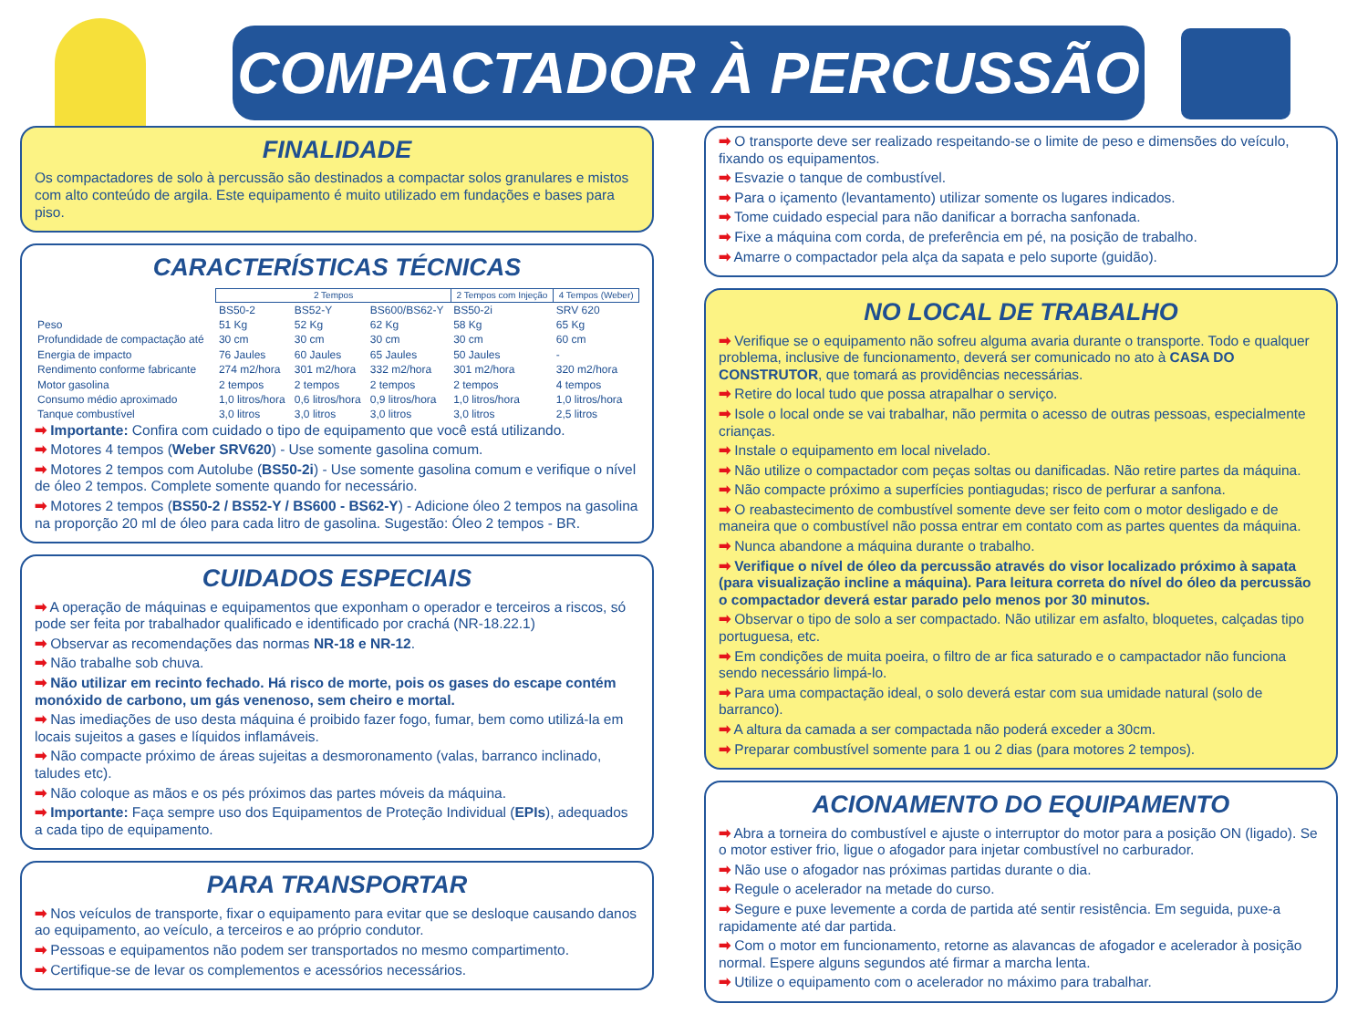COMPACTADOR À PERCUSSÃO
FINALIDADE
Os compactadores de solo à percussão são destinados a compactar solos granulares e mistos com alto conteúdo de argila. Este equipamento é muito utilizado em fundações e bases para piso.
CARACTERÍSTICAS TÉCNICAS
| | 2 Tempos | | | 2 Tempos com Injeção | 4 Tempos (Weber) |
| --- | --- | --- | --- | --- | --- |
| | BS50-2 | BS52-Y | BS600/BS62-Y | BS50-2i | SRV 620 |
| Peso | 51 Kg | 52 Kg | 62 Kg | 58 Kg | 65 Kg |
| Profundidade de compactação até | 30 cm | 30 cm | 30 cm | 30 cm | 60 cm |
| Energia de impacto | 76 Jaules | 60 Jaules | 65 Jaules | 50 Jaules | - |
| Rendimento conforme fabricante | 274 m2/hora | 301 m2/hora | 332 m2/hora | 301 m2/hora | 320 m2/hora |
| Motor gasolina | 2 tempos | 2 tempos | 2 tempos | 2 tempos | 4 tempos |
| Consumo médio aproximado | 1,0 litros/hora | 0,6 litros/hora | 0,9 litros/hora | 1,0 litros/hora | 1,0 litros/hora |
| Tanque combustível | 3,0 litros | 3,0 litros | 3,0 litros | 3,0 litros | 2,5 litros |
➡ Importante: Confira com cuidado o tipo de equipamento que você está utilizando.
➡ Motores 4 tempos (Weber SRV620) - Use somente gasolina comum.
➡ Motores 2 tempos com Autolube (BS50-2i) - Use somente gasolina comum e verifique o nível de óleo 2 tempos. Complete somente quando for necessário.
➡ Motores 2 tempos (BS50-2 / BS52-Y / BS600 - BS62-Y) - Adicione óleo 2 tempos na gasolina na proporção 20 ml de óleo para cada litro de gasolina. Sugestão: Óleo 2 tempos - BR.
CUIDADOS ESPECIAIS
➡ A operação de máquinas e equipamentos que exponham o operador e terceiros a riscos, só pode ser feita por trabalhador qualificado e identificado por crachá (NR-18.22.1)
➡ Observar as recomendações das normas NR-18 e NR-12.
➡ Não trabalhe sob chuva.
➡ Não utilizar em recinto fechado. Há risco de morte, pois os gases do escape contém monóxido de carbono, um gás venenoso, sem cheiro e mortal.
➡ Nas imediações de uso desta máquina é proibido fazer fogo, fumar, bem como utilizá-la em locais sujeitos a gases e líquidos inflamáveis.
➡ Não compacte próximo de áreas sujeitas a desmoronamento (valas, barranco inclinado, taludes etc).
➡ Não coloque as mãos e os pés próximos das partes móveis da máquina.
➡ Importante: Faça sempre uso dos Equipamentos de Proteção Individual (EPIs), adequados a cada tipo de equipamento.
PARA TRANSPORTAR
➡ Nos veículos de transporte, fixar o equipamento para evitar que se desloque causando danos ao equipamento, ao veículo, a terceiros e ao próprio condutor.
➡ Pessoas e equipamentos não podem ser transportados no mesmo compartimento.
➡ Certifique-se de levar os complementos e acessórios necessários.
➡ O transporte deve ser realizado respeitando-se o limite de peso e dimensões do veículo, fixando os equipamentos.
➡ Esvazie o tanque de combustível.
➡ Para o içamento (levantamento) utilizar somente os lugares indicados.
➡ Tome cuidado especial para não danificar a borracha sanfonada.
➡ Fixe a máquina com corda, de preferência em pé, na posição de trabalho.
➡ Amarre o compactador pela alça da sapata e pelo suporte (guidão).
NO LOCAL DE TRABALHO
➡ Verifique se o equipamento não sofreu alguma avaria durante o transporte. Todo e qualquer problema, inclusive de funcionamento, deverá ser comunicado no ato à CASA DO CONSTRUTOR, que tomará as providências necessárias.
➡ Retire do local tudo que possa atrapalhar o serviço.
➡ Isole o local onde se vai trabalhar, não permita o acesso de outras pessoas, especialmente crianças.
➡ Instale o equipamento em local nivelado.
➡ Não utilize o compactador com peças soltas ou danificadas. Não retire partes da máquina.
➡ Não compacte próximo a superfícies pontiagudas; risco de perfurar a sanfona.
➡ O reabastecimento de combustível somente deve ser feito com o motor desligado e de maneira que o combustível não possa entrar em contato com as partes quentes da máquina.
➡ Nunca abandone a máquina durante o trabalho.
➡ Verifique o nível de óleo da percussão através do visor localizado próximo à sapata (para visualização incline a máquina). Para leitura correta do nível do óleo da percussão o compactador deverá estar parado pelo menos por 30 minutos.
➡ Observar o tipo de solo a ser compactado. Não utilizar em asfalto, bloquetes, calçadas tipo portuguesa, etc.
➡ Em condições de muita poeira, o filtro de ar fica saturado e o campactador não funciona sendo necessário limpá-lo.
➡ Para uma compactação ideal, o solo deverá estar com sua umidade natural (solo de barranco).
➡ A altura da camada a ser compactada não poderá exceder a 30cm.
➡ Preparar combustível somente para 1 ou 2 dias (para motores 2 tempos).
ACIONAMENTO DO EQUIPAMENTO
➡ Abra a torneira do combustível e ajuste o interruptor do motor para a posição ON (ligado). Se o motor estiver frio, ligue o afogador para injetar combustível no carburador.
➡ Não use o afogador nas próximas partidas durante o dia.
➡ Regule o acelerador na metade do curso.
➡ Segure e puxe levemente a corda de partida até sentir resistência. Em seguida, puxe-a rapidamente até dar partida.
➡ Com o motor em funcionamento, retorne as alavancas de afogador e acelerador à posição normal. Espere alguns segundos até firmar a marcha lenta.
➡ Utilize o equipamento com o acelerador no máximo para trabalhar.